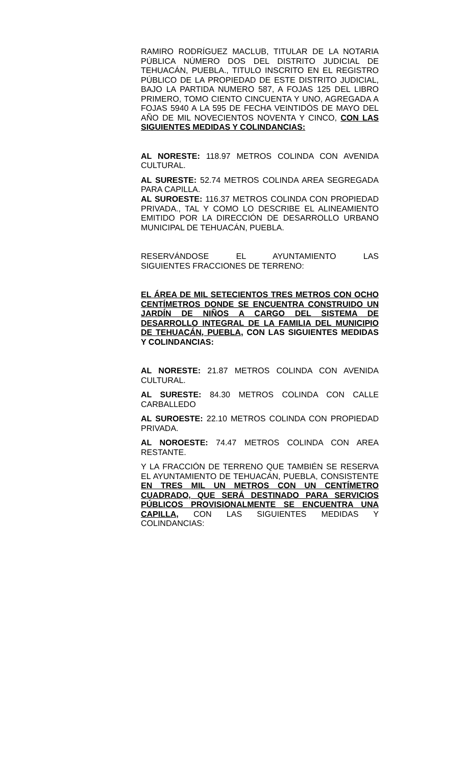RAMIRO RODRÍGUEZ MACLUB, TITULAR DE LA NOTARIA PÚBLICA NÚMERO DOS DEL DISTRITO JUDICIAL DE TEHUACÁN, PUEBLA., TITULO INSCRITO EN EL REGISTRO PÚBLICO DE LA PROPIEDAD DE ESTE DISTRITO JUDICIAL, BAJO LA PARTIDA NUMERO 587, A FOJAS 125 DEL LIBRO PRIMERO, TOMO CIENTO CINCUENTA Y UNO, AGREGADA A FOJAS 5940 A LA 595 DE FECHA VEINTIDÓS DE MAYO DEL AÑO DE MIL NOVECIENTOS NOVENTA Y CINCO, CON LAS SIGUIENTES MEDIDAS Y COLINDANCIAS:
AL NORESTE: 118.97 METROS COLINDA CON AVENIDA CULTURAL.
AL SURESTE: 52.74 METROS COLINDA AREA SEGREGADA PARA CAPILLA.
AL SUROESTE: 116.37 METROS COLINDA CON PROPIEDAD PRIVADA., TAL Y COMO LO DESCRIBE EL ALINEAMIENTO EMITIDO POR LA DIRECCIÓN DE DESARROLLO URBANO MUNICIPAL DE TEHUACÁN, PUEBLA.
RESERVÁNDOSE EL AYUNTAMIENTO LAS
SIGUIENTES FRACCIONES DE TERRENO:
EL ÁREA DE MIL SETECIENTOS TRES METROS CON OCHO CENTÍMETROS DONDE SE ENCUENTRA CONSTRUIDO UN JARDÍN DE NIÑOS A CARGO DEL SISTEMA DE DESARROLLO INTEGRAL DE LA FAMILIA DEL MUNICIPIO DE TEHUACÁN, PUEBLA, CON LAS SIGUIENTES MEDIDAS Y COLINDANCIAS:
AL NORESTE: 21.87 METROS COLINDA CON AVENIDA CULTURAL.
AL SURESTE: 84.30 METROS COLINDA CON CALLE CARBALLEDO
AL SUROESTE: 22.10 METROS COLINDA CON PROPIEDAD PRIVADA.
AL NOROESTE: 74.47 METROS COLINDA CON AREA RESTANTE.
Y LA FRACCIÓN DE TERRENO QUE TAMBIÉN SE RESERVA EL AYUNTAMIENTO DE TEHUACÁN, PUEBLA, CONSISTENTE EN TRES MIL UN METROS CON UN CENTÍMETRO CUADRADO, QUE SERÁ DESTINADO PARA SERVICIOS PÚBLICOS PROVISIONALMENTE SE ENCUENTRA UNA CAPILLA, CON LAS SIGUIENTES MEDIDAS Y COLINDANCIAS: